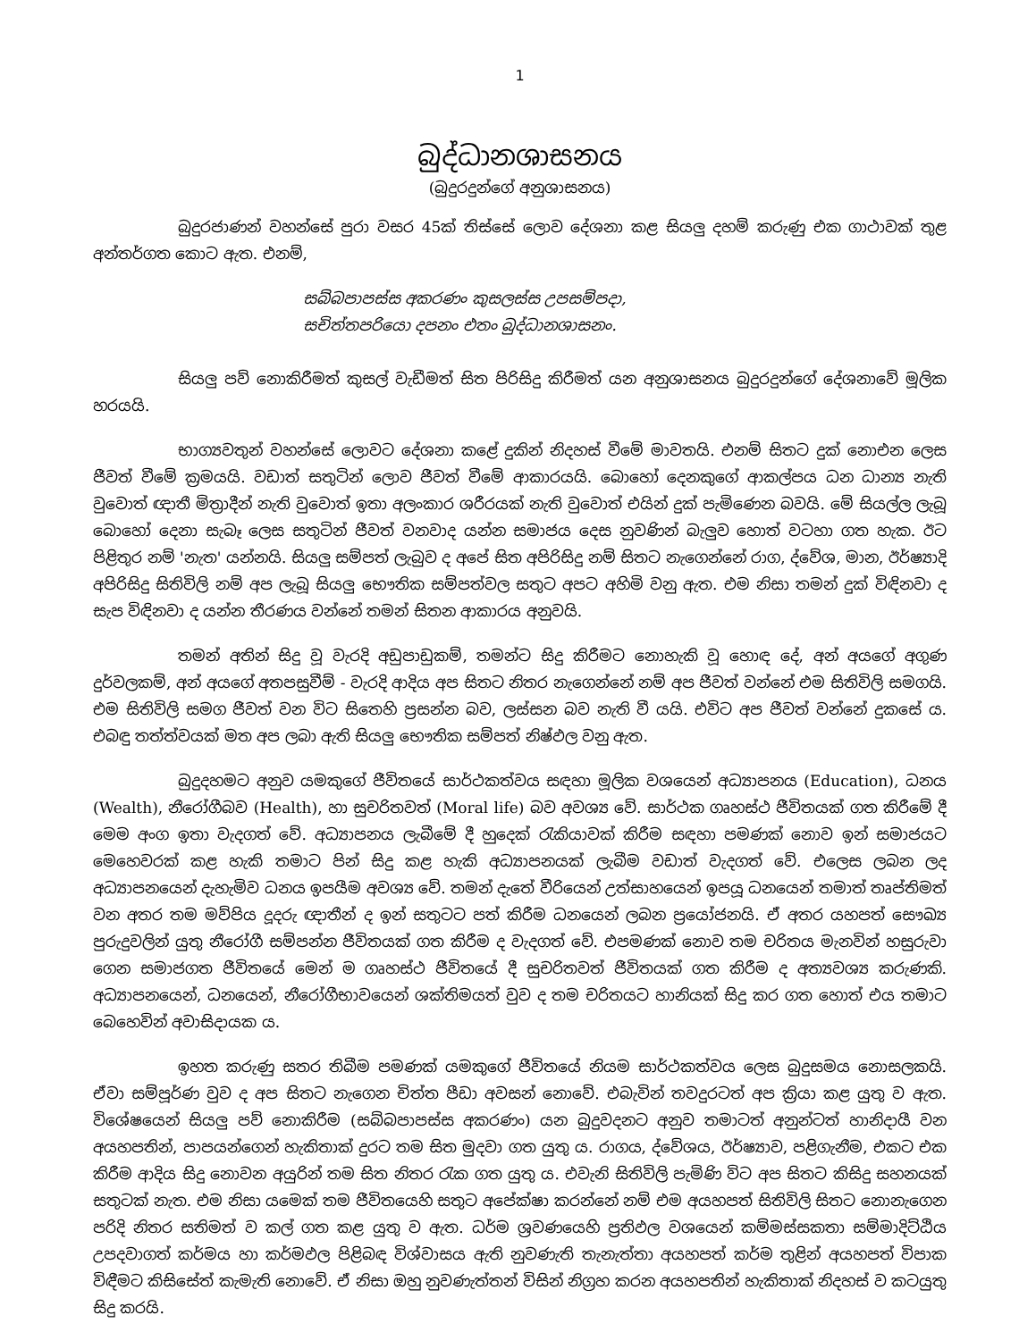1
බුද්ධානශාසනය
(බුදුරදුන්ගේ අනුශාසනය)
බුදුරජාණන් වහන්සේ පුරා වසර 45ක් තිස්සේ ලොව දේශනා කළ සියලු දහම් කරුණු එක ගාථාවක් තුළ අන්තර්ගත කොට ඇත. එනම්,
සබ්බපාපස්ස අකරණං කුසලස්ස උපසම්පදා,
සචිත්තපරියො දපනං එතං බුද්ධානශාසනං.
සියලු පව් නොකිරීමත් කුසල් වැඩීමත් සිත පිරිසිදු කිරීමත් යන අනුශාසනය බුදුරදුන්ගේ දේශනාවේ මූලික හරයයි.
භාග්‍යවතුන් වහන්සේ ලොවට දේශනා කළේ දුකින් නිදහස් වීමේ මාවතයි. එනම් සිතට දුක් නොඑන ලෙස ජීවත් වීමේ ක්‍රමයයි. වඩාත් සතුටින් ලොව ජීවත් වීමේ ආකාරයයි. බොහෝ දෙනකුගේ ආකල්පය ධන ධාන්‍ය නැති වුවොත් ඥාතී මිත්‍රාදීන් නැති වුවොත් ඉතා අලංකාර ශරීරයක් නැති වුවොත් එයින් දුක් පැමිණෙන බවයි. මේ සියල්ල ලැබූ බොහෝ දෙනා සැබෑ ලෙස සතුටින් ජීවත් වනවාද යන්න සමාජය දෙස නුවණින් බැලුව හොත් වටහා ගත හැක. ඊට පිළිතුර නම් 'නැත' යන්නයි. සියලු සම්පත් ලැබුව ද අපේ සිත අපිරිසිදු නම් සිතට නැගෙන්නේ රාග, ද්වේශ, මාන, ඊර්ෂ්‍යාදි අපිරිසිදු සිතිවිලි නම් අප ලැබූ සියලු භෞතික සම්පත්වල සතුට අපට අහිමි වනු ඇත. එම නිසා තමන් දුක් විඳිනවා ද සැප විඳිනවා ද යන්න තීරණය වන්නේ තමන් සිතන ආකාරය අනුවයි.
තමන් අතින් සිදු වූ වැරදි අඩුපාඩුකම්, තමන්ට සිදු කිරීමට නොහැකි වූ හොඳ දේ, අන් අයගේ අගුණ දුර්වලකම්, අන් අයගේ අතපසුවීම් - වැරදි ආදිය අප සිතට නිතර නැගෙන්නේ නම් අප ජීවත් වන්නේ එම සිතිවිලි සමගයි. එම සිතිවිලි සමග ජීවත් වන විට සිතෙහි ප්‍රසන්න බව, ලස්සන බව නැති වී යයි. එවිට අප ජීවත් වන්නේ දුකසේ ය. එබඳු තත්ත්වයක් මත අප ලබා ඇති සියලු භෞතික සම්පත් නිෂ්ඵල වනු ඇත.
බුදුදහමට අනුව යමකුගේ ජීවිතයේ සාර්ථකත්වය සඳහා මූලික වශයෙන් අධ්‍යාපනය (Education), ධනය (Wealth), නීරෝගීබව (Health), හා සුචරිතවත් (Moral life) බව අවශ්‍ය වේ. සාර්ථක ගෘහස්ථ ජීවිතයක් ගත කිරීමේ දී මෙම අංග ඉතා වැදගත් වේ. අධ්‍යාපනය ලැබීමේ දී හුදෙක් රැකියාවක් කිරීම සඳහා පමණක් නොව ඉන් සමාජයට මෙහෙවරක් කළ හැකි තමාට පින් සිදු කළ හැකි අධ්‍යාපනයක් ලැබීම වඩාත් වැදගත් වේ. එලෙස ලබන ලද අධ්‍යාපනයෙන් දැහැමිව ධනය ඉපයීම අවශ්‍ය වේ. තමන් දැතේ වීරියෙන් උත්සාහයෙන් ඉපයූ ධනයෙන් තමාත් තෘප්තිමත් වන අතර තම මව්පිය දූදරු ඥාතීන් ද ඉන් සතුටට පත් කිරීම ධනයෙන් ලබන ප්‍රයෝජනයි. ඒ අතර යහපත් සෞඛ්‍ය පුරුදුවලින් යුතු නීරෝගී සම්පන්න ජීවිතයක් ගත කිරීම ද වැදගත් වේ. එපමණක් නොව තම චරිතය මැනවින් හසුරුවා ගෙන සමාජගත ජීවිතයේ මෙන් ම ගෘහස්ථ ජීවිතයේ දී සුචරිතවත් ජීවිතයක් ගත කිරීම ද අත්‍යවශ්‍ය කරුණකි. අධ්‍යාපනයෙන්, ධනයෙන්, නීරෝගීභාවයෙන් ශක්තිමයත් වුව ද තම චරිතයට හානියක් සිදු කර ගත හොත් එය තමාට බෙහෙවින් අවාසිදායක ය.
ඉහත කරුණු සතර තිබීම පමණක් යමකුගේ ජීවිතයේ නියම සාර්ථකත්වය ලෙස බුදුසමය නොසලකයි. ඒවා සම්පූර්ණ වුව ද අප සිතට නැගෙන චිත්ත පීඩා අවසන් නොවේ. එබැවින් තවදුරටත් අප ක්‍රියා කළ යුතු ව ඇත. විශේෂයෙන් සියලු පව් නොකිරීම (සබ්බපාපස්ස අකරණං) යන බුදුවදනට අනුව තමාටත් අනුන්ටත් හානිදායී වන අයහපතින්, පාපයන්ගෙන් හැකිතාක් දුරට තම සිත මුදවා ගත යුතු ය. රාගය, ද්වේශය, ඊර්ෂ්‍යාව, පළිගැනීම, එකට එක කිරීම ආදිය සිදු නොවන අයුරින් තම සිත නිතර රැක ගත යුතු ය. එවැනි සිතිවිලි පැමිණි විට අප සිතට කිසිදු සහනයක් සතුටක් නැත. එම නිසා යමෙක් තම ජීවිතයෙහි සතුට අපේක්ෂා කරන්නේ නම් එම අයහපත් සිතිවිලි සිතට නොනැගෙන පරිදි නිතර සතිමත් ව කල් ගත කළ යුතු ව ඇත. ධර්ම ශ්‍රවණයෙහි ප්‍රතිඵල වශයෙන් කම්මස්සකතා සම්මාදිට්ඨිය උපදවාගත් කර්මය හා කර්මඵල පිළිබඳ විශ්වාසය ඇති නුවණැති තැනැත්තා අයහපත් කර්ම තුළින් අයහපත් විපාක විඳීමට කිසිසේත් කැමැති නොවේ. ඒ නිසා ඔහු නුවණැත්තන් විසින් නිග්‍රහ කරන අයහපතින් හැකිතාක් නිදහස් ව කටයුතු සිදු කරයි.